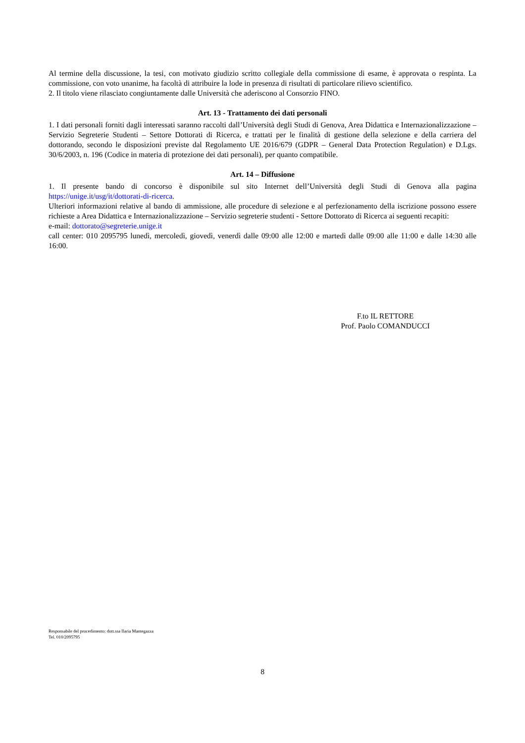Al termine della discussione, la tesi, con motivato giudizio scritto collegiale della commissione di esame, è approvata o respinta. La commissione, con voto unanime, ha facoltà di attribuire la lode in presenza di risultati di particolare rilievo scientifico.
2. Il titolo viene rilasciato congiuntamente dalle Università che aderiscono al Consorzio FINO.
Art. 13 - Trattamento dei dati personali
1. I dati personali forniti dagli interessati saranno raccolti dall’Università degli Studi di Genova, Area Didattica e Internazionalizzazione – Servizio Segreterie Studenti – Settore Dottorati di Ricerca, e trattati per le finalità di gestione della selezione e della carriera del dottorando, secondo le disposizioni previste dal Regolamento UE 2016/679 (GDPR – General Data Protection Regulation) e D.Lgs. 30/6/2003, n. 196 (Codice in materia di protezione dei dati personali), per quanto compatibile.
Art. 14 – Diffusione
1. Il presente bando di concorso è disponibile sul sito Internet dell’Università degli Studi di Genova alla pagina https://unige.it/usg/it/dottorati-di-ricerca.
Ulteriori informazioni relative al bando di ammissione, alle procedure di selezione e al perfezionamento della iscrizione possono essere richieste a Area Didattica e Internazionalizzazione – Servizio segreterie studenti - Settore Dottorato di Ricerca ai seguenti recapiti:
e-mail: dottorato@segreterie.unige.it
call center: 010 2095795 lunedì, mercoledì, giovedì, venerdì dalle 09:00 alle 12:00 e martedì dalle 09:00 alle 11:00 e dalle 14:30 alle 16:00.
F.to IL RETTORE
Prof. Paolo COMANDUCCI
Responsabile del procedimento: dott.ssa Ilaria Mantegazza
Tel. 010/2095795
8